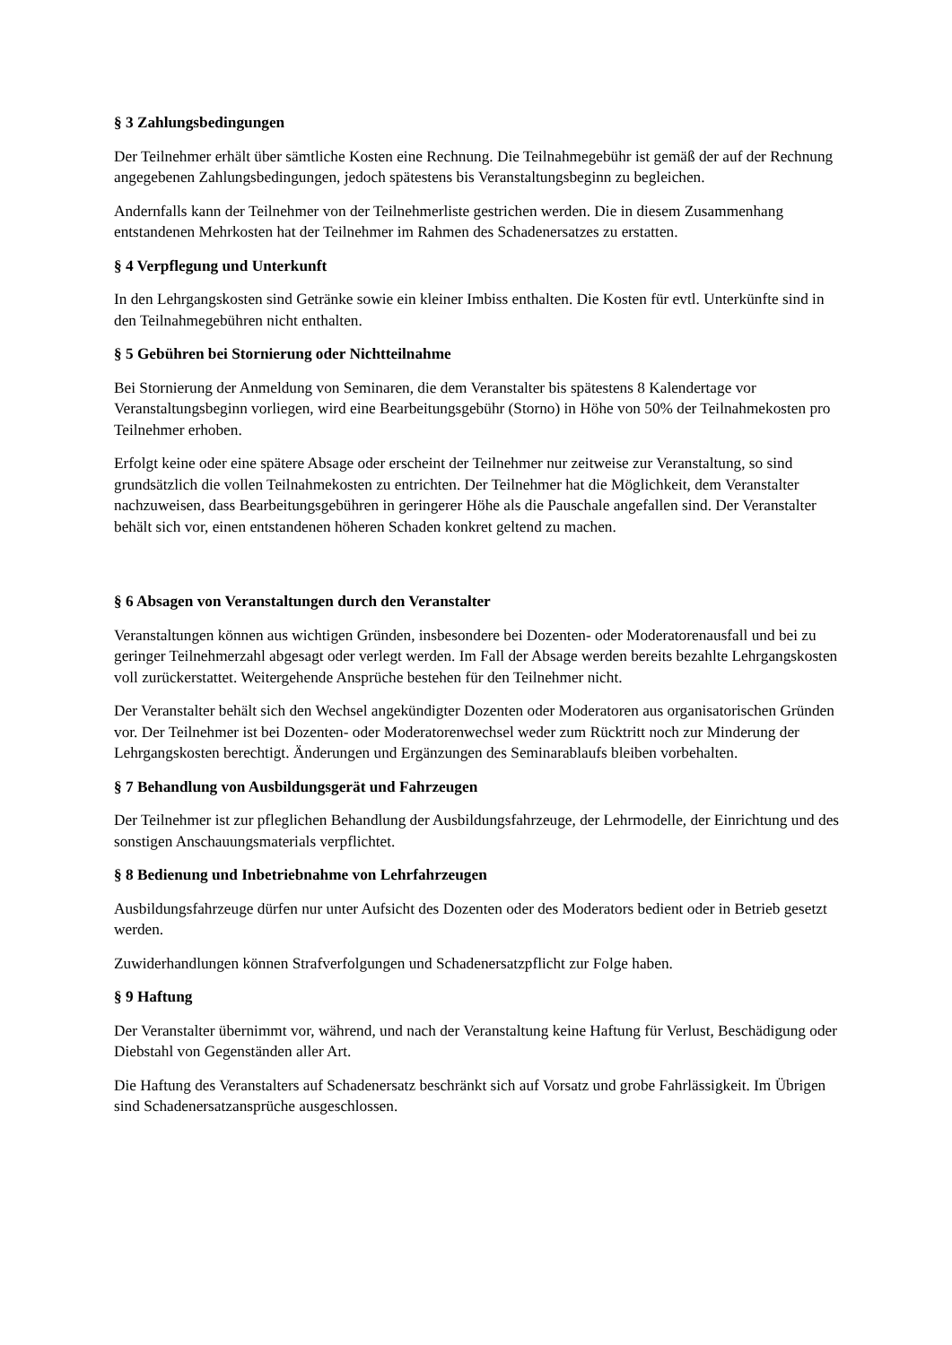§ 3 Zahlungsbedingungen
Der Teilnehmer erhält über sämtliche Kosten eine Rechnung. Die Teilnahmegebühr ist gemäß der auf der Rechnung angegebenen Zahlungsbedingungen, jedoch spätestens bis Veranstaltungsbeginn zu begleichen.
Andernfalls kann der Teilnehmer von der Teilnehmerliste gestrichen werden. Die in diesem Zusammenhang entstandenen Mehrkosten hat der Teilnehmer im Rahmen des Schadenersatzes zu erstatten.
§ 4 Verpflegung und Unterkunft
In den Lehrgangskosten sind Getränke sowie ein kleiner Imbiss enthalten. Die Kosten für evtl. Unterkünfte sind in den Teilnahmegebühren nicht enthalten.
§ 5 Gebühren bei Stornierung oder Nichtteilnahme
Bei Stornierung der Anmeldung von Seminaren, die dem Veranstalter bis spätestens 8 Kalendertage vor Veranstaltungsbeginn vorliegen, wird eine Bearbeitungsgebühr (Storno) in Höhe von 50% der Teilnahmekosten pro Teilnehmer erhoben.
Erfolgt keine oder eine spätere Absage oder erscheint der Teilnehmer nur zeitweise zur Veranstaltung, so sind grundsätzlich die vollen Teilnahmekosten zu entrichten. Der Teilnehmer hat die Möglichkeit, dem Veranstalter nachzuweisen, dass Bearbeitungsgebühren in geringerer Höhe als die Pauschale angefallen sind. Der Veranstalter behält sich vor, einen entstandenen höheren Schaden konkret geltend zu machen.
§ 6 Absagen von Veranstaltungen durch den Veranstalter
Veranstaltungen können aus wichtigen Gründen, insbesondere bei Dozenten- oder Moderatorenausfall und bei zu geringer Teilnehmerzahl abgesagt oder verlegt werden. Im Fall der Absage werden bereits bezahlte Lehrgangskosten voll zurückerstattet. Weitergehende Ansprüche bestehen für den Teilnehmer nicht.
Der Veranstalter behält sich den Wechsel angekündigter Dozenten oder Moderatoren aus organisatorischen Gründen vor. Der Teilnehmer ist bei Dozenten- oder Moderatorenwechsel weder zum Rücktritt noch zur Minderung der Lehrgangskosten berechtigt. Änderungen und Ergänzungen des Seminarablaufs bleiben vorbehalten.
§ 7 Behandlung von Ausbildungsgerät und Fahrzeugen
Der Teilnehmer ist zur pfleglichen Behandlung der Ausbildungsfahrzeuge, der Lehrmodelle, der Einrichtung und des sonstigen Anschauungsmaterials verpflichtet.
§ 8 Bedienung und Inbetriebnahme von Lehrfahrzeugen
Ausbildungsfahrzeuge dürfen nur unter Aufsicht des Dozenten oder des Moderators bedient oder in Betrieb gesetzt werden.
Zuwiderhandlungen können Strafverfolgungen und Schadenersatzpflicht zur Folge haben.
§ 9 Haftung
Der Veranstalter übernimmt vor, während, und nach der Veranstaltung keine Haftung für Verlust, Beschädigung oder Diebstahl von Gegenständen aller Art.
Die Haftung des Veranstalters auf Schadenersatz beschränkt sich auf Vorsatz und grobe Fahrlässigkeit. Im Übrigen sind Schadenersatzansprüche ausgeschlossen.